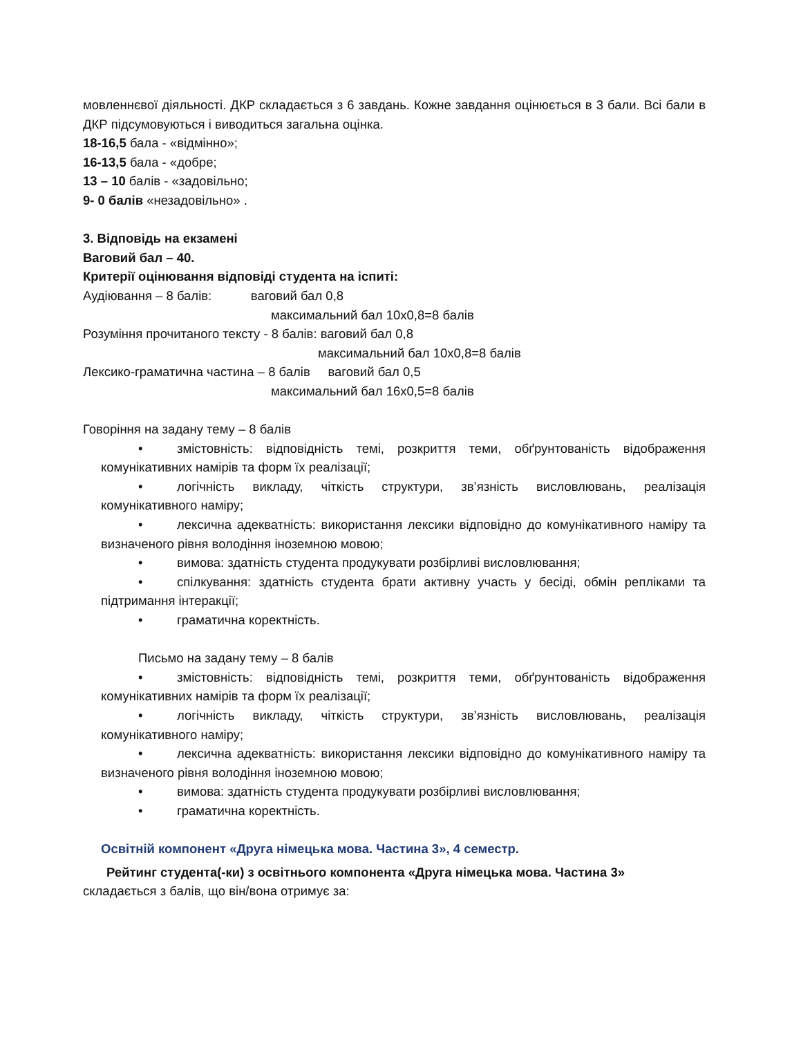мовленнєвої діяльності. ДКР складається з 6 завдань. Кожне завдання оцінюється в 3 бали. Всі бали в ДКР підсумовуються і виводиться загальна оцінка.
18-16,5 бала - «відмінно»;
16-13,5 бала - «добре;
13 – 10 балів - «задовільно;
9- 0 балів «незадовільно» .
3. Відповідь на екзамені
Ваговий бал – 40.
Критерії оцінювання відповіді студента на іспиті:
Аудіювання – 8 балів: ваговий бал 0,8
максимальний бал 10х0,8=8 балів
Розуміння прочитаного тексту - 8 балів: ваговий бал 0,8
максимальний бал 10х0,8=8 балів
Лексико-граматична частина – 8 балів ваговий бал 0,5
максимальний бал 16х0,5=8 балів
Говоріння на задану тему – 8 балів
• змістовність: відповідність темі, розкриття теми, обґрунтованість відображення комунікативних намірів та форм їх реалізації;
• логічність викладу, чіткість структури, зв’язність висловлювань, реалізація комунікативного наміру;
• лексична адекватність: використання лексики відповідно до комунікативного наміру та визначеного рівня володіння іноземною мовою;
• вимова: здатність студента продукувати розбірливі висловлювання;
• спілкування: здатність студента брати активну участь у бесіді, обмін репліками та підтримання інтеракції;
• граматична коректність.
Письмо на задану тему – 8 балів
• змістовність: відповідність темі, розкриття теми, обґрунтованість відображення комунікативних намірів та форм їх реалізації;
• логічність викладу, чіткість структури, зв’язність висловлювань, реалізація комунікативного наміру;
• лексична адекватність: використання лексики відповідно до комунікативного наміру та визначеного рівня володіння іноземною мовою;
• вимова: здатність студента продукувати розбірливі висловлювання;
• граматична коректність.
Освітній компонент «Друга німецька мова. Частина 3», 4 семестр.
Рейтинг студента(-ки) з освітнього компонента «Друга німецька мова. Частина 3»
складається з балів, що він/вона отримує за: